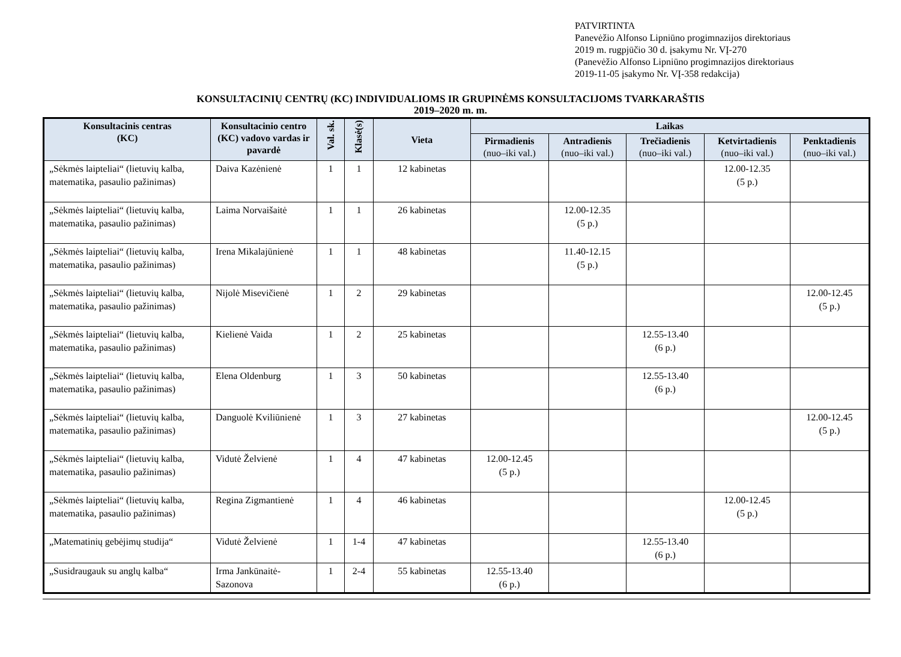PATVIRTINTA
Panevėžio Alfonso Lipniūno progimnazijos direktoriaus
2019 m. rugpjūčio 30 d. įsakymu Nr. VĮ-270
(Panevėžio Alfonso Lipniūno progimnazijos direktoriaus
2019-11-05 įsakymo Nr. VĮ-358 redakcija)
KONSULTACINIŲ CENTRŲ (KC) INDIVIDUALIOMS IR GRUPINĖMS KONSULTACIJOMS TVARKARAŠTIS
2019–2020 m. m.
| Konsultacinis centras (KC) | Konsultacinio centro (KC) vadovo vardas ir pavardė | Val. sk. | Klasė(s) | Vieta | Laikas | | | | |
| --- | --- | --- | --- | --- | --- | --- | --- | --- | --- |
| | | | | | Pirmadienis (nuo–iki val.) | Antradienis (nuo–iki val.) | Trečiadienis (nuo–iki val.) | Ketvirtadienis (nuo–iki val.) | Penktadienis (nuo–iki val.) |
| „Sėkmės laipteliai“ (lietuvių kalba, matematika, pasaulio pažinimas) | Daiva Kazėnienė | 1 | 1 | 12 kabinetas | | | | 12.00-12.35 (5 p.) | |
| „Sėkmės laipteliai“ (lietuvių kalba, matematika, pasaulio pažinimas) | Laima Norvaišaitė | 1 | 1 | 26 kabinetas | | 12.00-12.35 (5 p.) | | | |
| „Sėkmės laipteliai“ (lietuvių kalba, matematika, pasaulio pažinimas) | Irena Mikalajūnienė | 1 | 1 | 48 kabinetas | | 11.40-12.15 (5 p.) | | | |
| „Sėkmės laipteliai“ (lietuvių kalba, matematika, pasaulio pažinimas) | Nijolė Misevičienė | 1 | 2 | 29 kabinetas | | | | | 12.00-12.45 (5 p.) |
| „Sėkmės laipteliai“ (lietuvių kalba, matematika, pasaulio pažinimas) | Kielienė Vaida | 1 | 2 | 25 kabinetas | | | 12.55-13.40 (6 p.) | | |
| „Sėkmės laipteliai“ (lietuvių kalba, matematika, pasaulio pažinimas) | Elena Oldenburg | 1 | 3 | 50 kabinetas | | | 12.55-13.40 (6 p.) | | |
| „Sėkmės laipteliai“ (lietuvių kalba, matematika, pasaulio pažinimas) | Danguolė Kviliūnienė | 1 | 3 | 27 kabinetas | | | | | 12.00-12.45 (5 p.) |
| „Sėkmės laipteliai“ (lietuvių kalba, matematika, pasaulio pažinimas) | Vidutė Želvienė | 1 | 4 | 47 kabinetas | 12.00-12.45 (5 p.) | | | | |
| „Sėkmės laipteliai“ (lietuvių kalba, matematika, pasaulio pažinimas) | Regina Zigmantienė | 1 | 4 | 46 kabinetas | | | | 12.00-12.45 (5 p.) | |
| „Matematinių gebėjimų studija“ | Vidutė Želvienė | 1 | 1-4 | 47 kabinetas | | | 12.55-13.40 (6 p.) | | |
| „Susidraugauk su anglų kalba“ | Irma Jankūnaitė-Sazonova | 1 | 2-4 | 55 kabinetas | 12.55-13.40 (6 p.) | | | | |